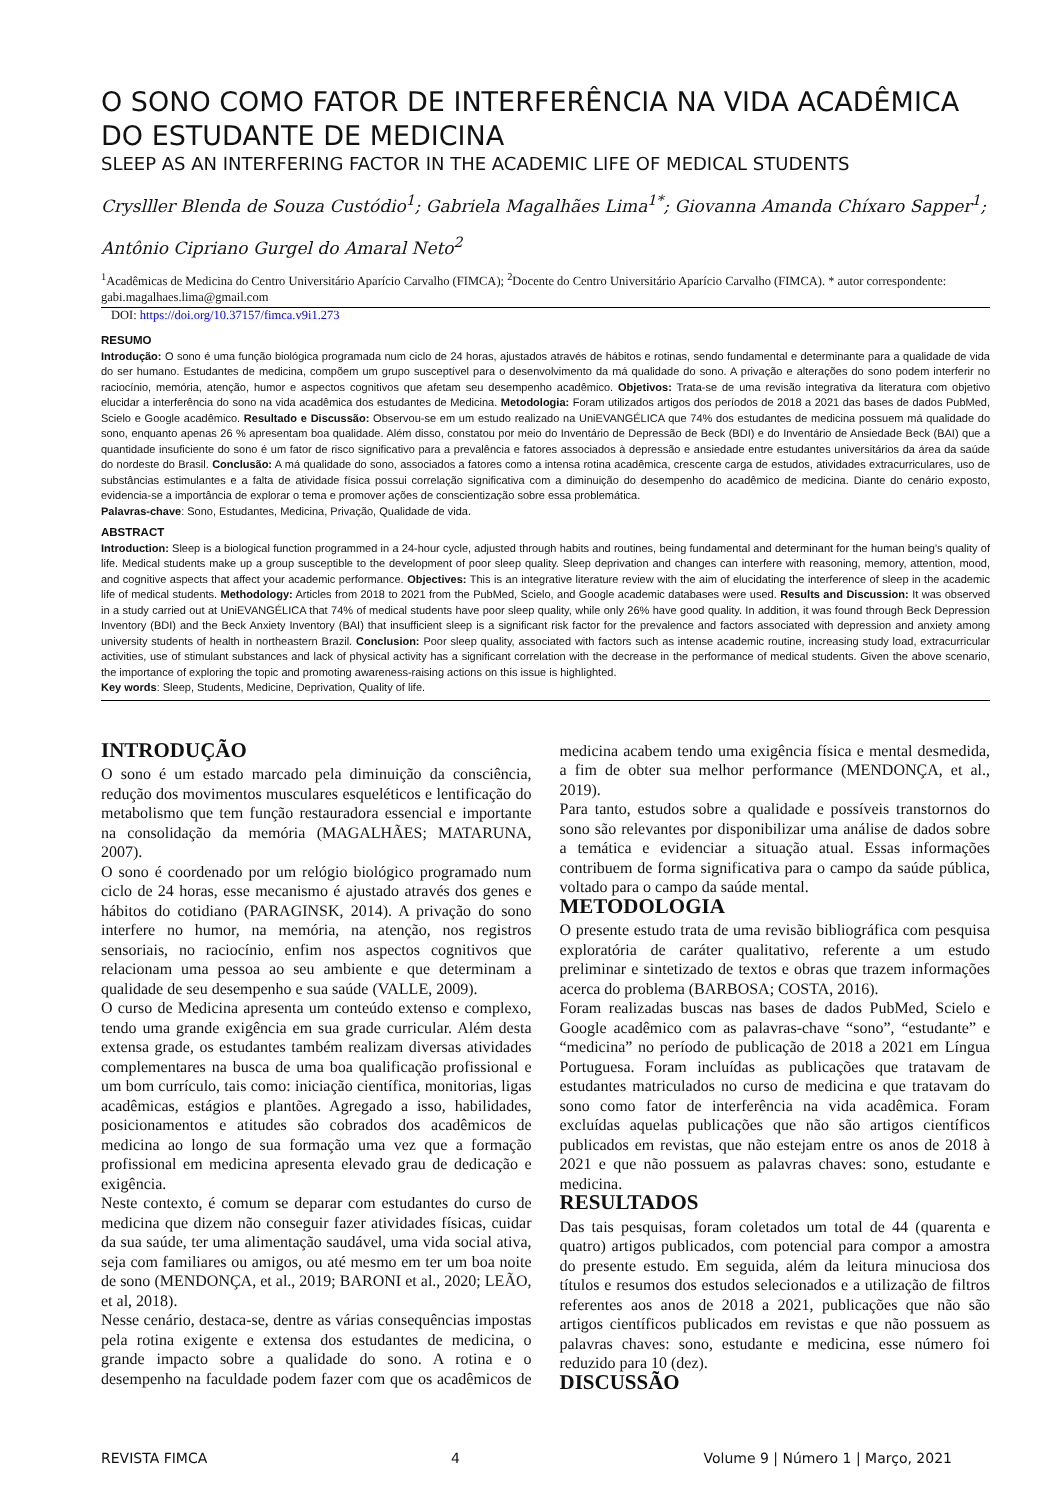O SONO COMO FATOR DE INTERFERÊNCIA NA VIDA ACADÊMICA DO ESTUDANTE DE MEDICINA
SLEEP AS AN INTERFERING FACTOR IN THE ACADEMIC LIFE OF MEDICAL STUDENTS
Cryslller Blenda de Souza Custódio<sup>1</sup>; Gabriela Magalhães Lima<sup>1*</sup>; Giovanna Amanda Chíxaro Sapper<sup>1</sup>; Antônio Cipriano Gurgel do Amaral Neto<sup>2</sup>
<sup>1</sup> Acadêmicas de Medicina do Centro Universitário Aparício Carvalho (FIMCA); <sup>2</sup>Docente do Centro Universitário Aparício Carvalho (FIMCA). * autor correspondente: gabi.magalhaes.lima@gmail.com
DOI: https://doi.org/10.37157/fimca.v9i1.273
RESUMO
Introdução: O sono é uma função biológica programada num ciclo de 24 horas, ajustados através de hábitos e rotinas, sendo fundamental e determinante para a qualidade de vida do ser humano. Estudantes de medicina, compõem um grupo susceptível para o desenvolvimento da má qualidade do sono. A privação e alterações do sono podem interferir no raciocínio, memória, atenção, humor e aspectos cognitivos que afetam seu desempenho acadêmico. Objetivos: Trata-se de uma revisão integrativa da literatura com objetivo elucidar a interferência do sono na vida acadêmica dos estudantes de Medicina. Metodologia: Foram utilizados artigos dos períodos de 2018 a 2021 das bases de dados PubMed, Scielo e Google acadêmico. Resultado e Discussão: Observou-se em um estudo realizado na UniEVANGÉLICA que 74% dos estudantes de medicina possuem má qualidade do sono, enquanto apenas 26 % apresentam boa qualidade. Além disso, constatou por meio do Inventário de Depressão de Beck (BDI) e do Inventário de Ansiedade Beck (BAI) que a quantidade insuficiente do sono é um fator de risco significativo para a prevalência e fatores associados à depressão e ansiedade entre estudantes universitários da área da saúde do nordeste do Brasil. Conclusão: A má qualidade do sono, associados a fatores como a intensa rotina acadêmica, crescente carga de estudos, atividades extracurriculares, uso de substâncias estimulantes e a falta de atividade física possui correlação significativa com a diminuição do desempenho do acadêmico de medicina. Diante do cenário exposto, evidencia-se a importância de explorar o tema e promover ações de conscientização sobre essa problemática.
Palavras-chave: Sono, Estudantes, Medicina, Privação, Qualidade de vida.
ABSTRACT
Introduction: Sleep is a biological function programmed in a 24-hour cycle, adjusted through habits and routines, being fundamental and determinant for the human being’s quality of life. Medical students make up a group susceptible to the development of poor sleep quality. Sleep deprivation and changes can interfere with reasoning, memory, attention, mood, and cognitive aspects that affect your academic performance. Objectives: This is an integrative literature review with the aim of elucidating the interference of sleep in the academic life of medical students. Methodology: Articles from 2018 to 2021 from the PubMed, Scielo, and Google academic databases were used. Results and Discussion: It was observed in a study carried out at UniEVANGÉLICA that 74% of medical students have poor sleep quality, while only 26% have good quality. In addition, it was found through Beck Depression Inventory (BDI) and the Beck Anxiety Inventory (BAI) that insufficient sleep is a significant risk factor for the prevalence and factors associated with depression and anxiety among university students of health in northeastern Brazil. Conclusion: Poor sleep quality, associated with factors such as intense academic routine, increasing study load, extracurricular activities, use of stimulant substances and lack of physical activity has a significant correlation with the decrease in the performance of medical students. Given the above scenario, the importance of exploring the topic and promoting awareness-raising actions on this issue is highlighted.
Key words: Sleep, Students, Medicine, Deprivation, Quality of life.
INTRODUÇÃO
O sono é um estado marcado pela diminuição da consciência, redução dos movimentos musculares esqueléticos e lentificação do metabolismo que tem função restauradora essencial e importante na consolidação da memória (MAGALHÃES; MATARUNA, 2007).
O sono é coordenado por um relógio biológico programado num ciclo de 24 horas, esse mecanismo é ajustado através dos genes e hábitos do cotidiano (PARAGINSK, 2014). A privação do sono interfere no humor, na memória, na atenção, nos registros sensoriais, no raciocínio, enfim nos aspectos cognitivos que relacionam uma pessoa ao seu ambiente e que determinam a qualidade de seu desempenho e sua saúde (VALLE, 2009).
O curso de Medicina apresenta um conteúdo extenso e complexo, tendo uma grande exigência em sua grade curricular. Além desta extensa grade, os estudantes também realizam diversas atividades complementares na busca de uma boa qualificação profissional e um bom currículo, tais como: iniciação científica, monitorias, ligas acadêmicas, estágios e plantões. Agregado a isso, habilidades, posicionamentos e atitudes são cobrados dos acadêmicos de medicina ao longo de sua formação uma vez que a formação profissional em medicina apresenta elevado grau de dedicação e exigência.
Neste contexto, é comum se deparar com estudantes do curso de medicina que dizem não conseguir fazer atividades físicas, cuidar da sua saúde, ter uma alimentação saudável, uma vida social ativa, seja com familiares ou amigos, ou até mesmo em ter um boa noite de sono (MENDONÇA, et al., 2019; BARONI et al., 2020; LEÃO, et al, 2018).
Nesse cenário, destaca-se, dentre as várias consequências impostas pela rotina exigente e extensa dos estudantes de medicina, o grande impacto sobre a qualidade do sono. A rotina e o desempenho na faculdade podem fazer com que os acadêmicos de medicina acabem tendo uma exigência física e mental desmedida, a fim de obter sua melhor performance (MENDONÇA, et al., 2019).
Para tanto, estudos sobre a qualidade e possíveis transtornos do sono são relevantes por disponibilizar uma análise de dados sobre a temática e evidenciar a situação atual. Essas informações contribuem de forma significativa para o campo da saúde pública, voltado para o campo da saúde mental.
METODOLOGIA
O presente estudo trata de uma revisão bibliográfica com pesquisa exploratória de caráter qualitativo, referente a um estudo preliminar e sintetizado de textos e obras que trazem informações acerca do problema (BARBOSA; COSTA, 2016).
Foram realizadas buscas nas bases de dados PubMed, Scielo e Google acadêmico com as palavras-chave “sono”, “estudante” e “medicina” no período de publicação de 2018 a 2021 em Língua Portuguesa. Foram incluídas as publicações que tratavam de estudantes matriculados no curso de medicina e que tratavam do sono como fator de interferência na vida acadêmica. Foram excluídas aquelas publicações que não são artigos científicos publicados em revistas, que não estejam entre os anos de 2018 à 2021 e que não possuem as palavras chaves: sono, estudante e medicina.
RESULTADOS
Das tais pesquisas, foram coletados um total de 44 (quarenta e quatro) artigos publicados, com potencial para compor a amostra do presente estudo. Em seguida, além da leitura minuciosa dos títulos e resumos dos estudos selecionados e a utilização de filtros referentes aos anos de 2018 a 2021, publicações que não são artigos científicos publicados em revistas e que não possuem as palavras chaves: sono, estudante e medicina, esse número foi reduzido para 10 (dez).
DISCUSSÃO
REVISTA FIMCA 4 Volume 9 | Número 1 | Março, 2021